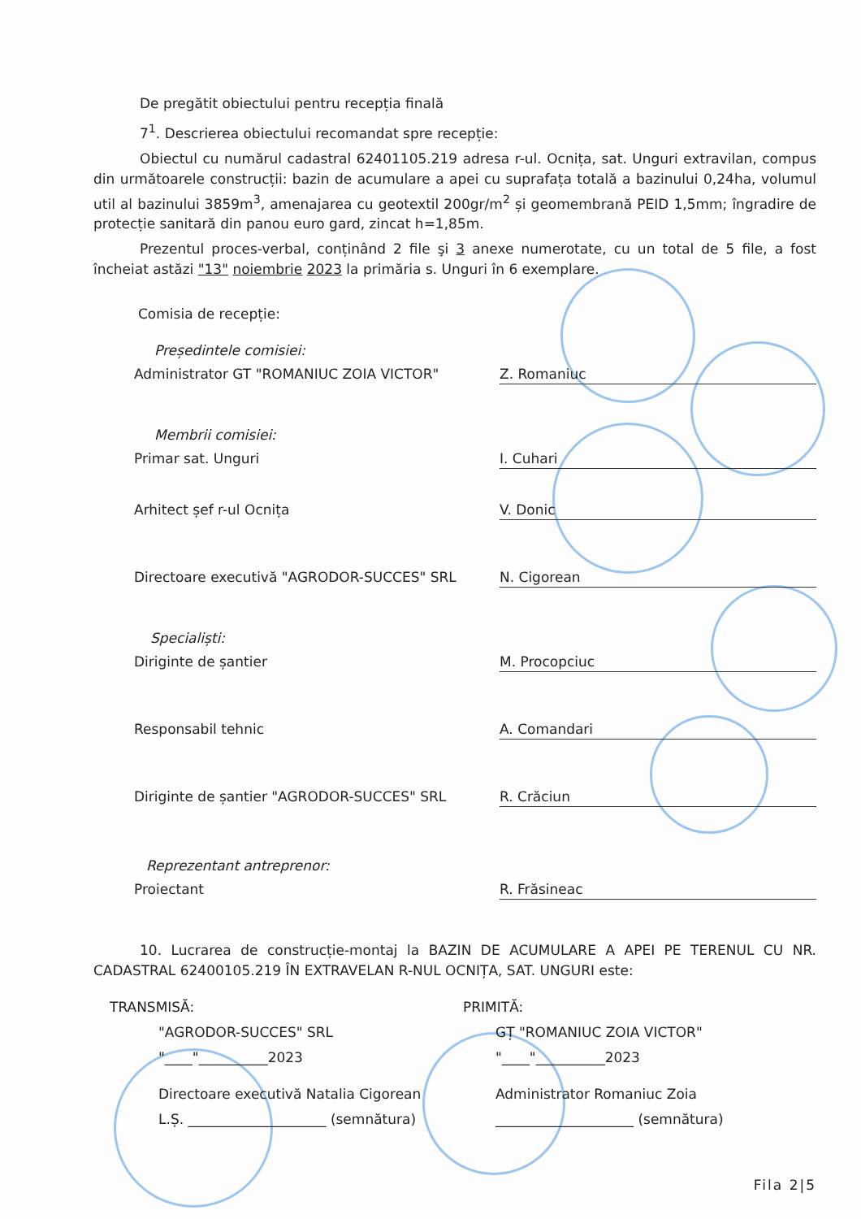De pregătit obiectului pentru recepția finală
7<sup>1</sup>. Descrierea obiectului recomandat spre recepție:
Obiectul cu numărul cadastral 62401105.219 adresa r-ul. Ocnița, sat. Unguri extravilan, compus din următoarele construcții: bazin de acumulare a apei cu suprafața totală a bazinului 0,24ha, volumul util al bazinului 3859m<sup>3</sup>, amenajarea cu geotextil 200gr/m<sup>2</sup> și geomembrană PEID 1,5mm; îngradire de protecție sanitară din panou euro gard, zincat h=1,85m.
Prezentul proces-verbal, conținând 2 file şi 3 anexe numerotate, cu un total de 5 file, a fost încheiat astăzi "13" noiembrie 2023 la primăria s. Unguri în 6 exemplare.
Comisia de recepție:
Președintele comisiei:
Administrator GT "ROMANIUC ZOIA VICTOR" Z. Romaniuc
Membrii comisiei:
Primar sat. Unguri I. Cuhari
Arhitect șef r-ul Ocnița V. Donic
Directoare executivă "AGRODOR-SUCCES" SRL N. Cigorean
Specialiști:
Diriginte de șantier M. Procopciuc
Responsabil tehnic A. Comandari
Diriginte de șantier "AGRODOR-SUCCES" SRL R. Crăciun
Reprezentant antreprenor:
Proiectant R. Frăsineac
10. Lucrarea de construcție-montaj la BAZIN DE ACUMULARE A APEI PE TERENUL CU NR. CADASTRAL 62400105.219 ÎN EXTRAVELAN R-NUL OCNIȚA, SAT. UNGURI este:
TRANSMISĂ:
"AGRODOR-SUCCES" SRL
"____"__________2023
Directoare executivă Natalia Cigorean
L.Ș. ____________________ (semnătura)
PRIMITĂ:
GȚ "ROMANIUC ZOIA VICTOR"
"____"__________2023
Administrator Romaniuc Zoia
____________________ (semnătura)
Fila 2|5